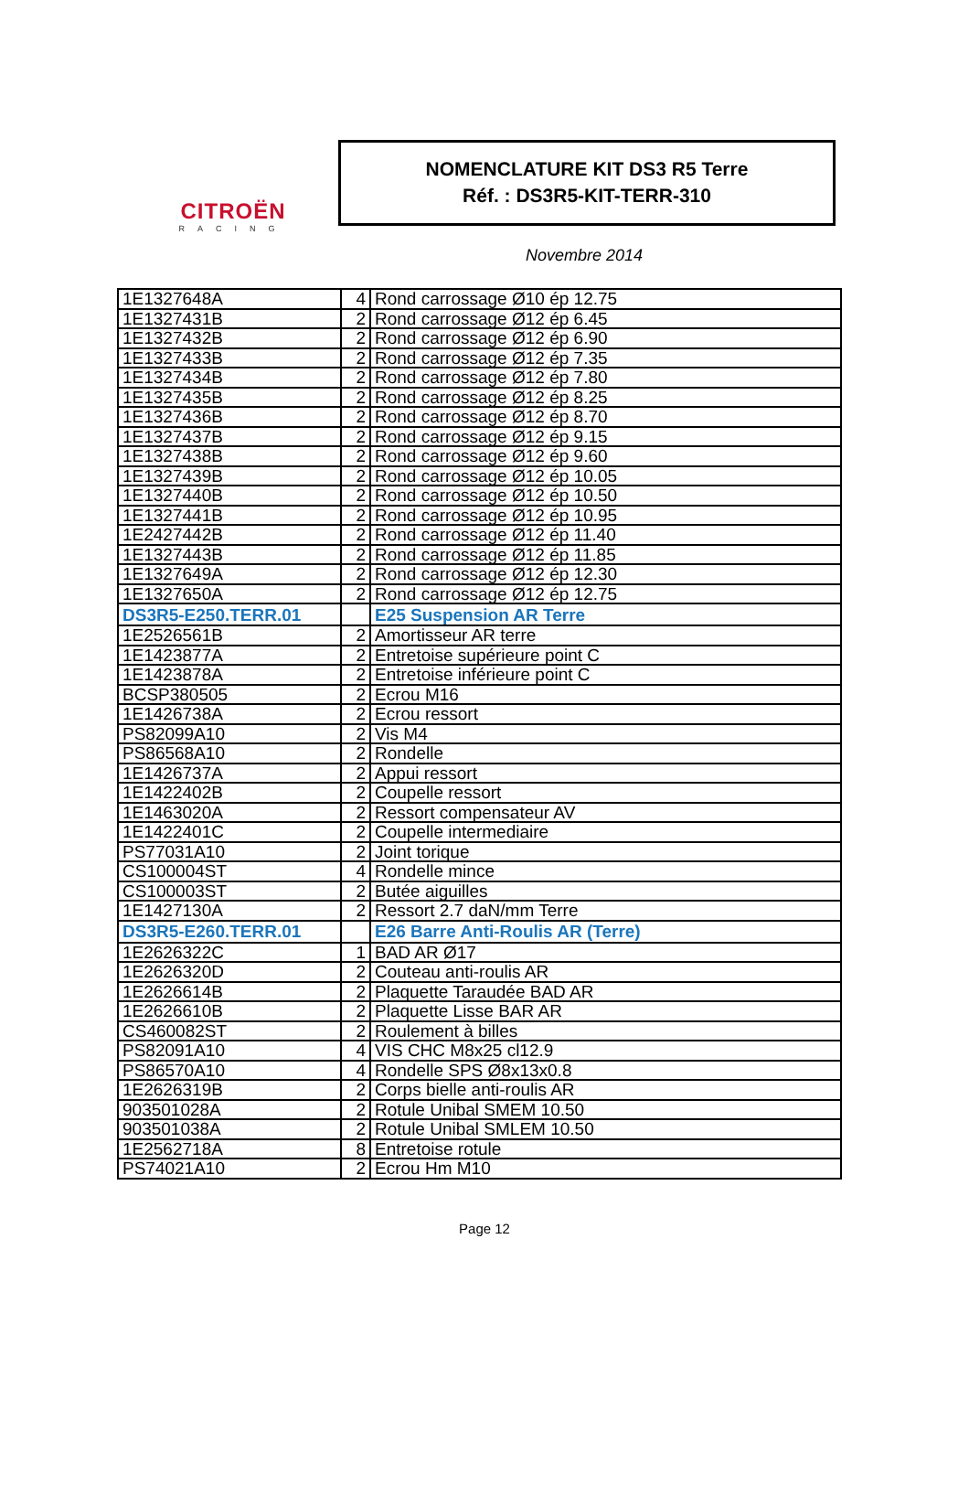CITROËN
RACING
NOMENCLATURE KIT DS3 R5 Terre
Réf. : DS3R5-KIT-TERR-310
Novembre 2014
| 1E1327648A | 4 | Rond carrossage Ø10 ép 12.75 |
| 1E1327431B | 2 | Rond carrossage Ø12 ép 6.45 |
| 1E1327432B | 2 | Rond carrossage Ø12 ép 6.90 |
| 1E1327433B | 2 | Rond carrossage Ø12 ép 7.35 |
| 1E1327434B | 2 | Rond carrossage Ø12 ép 7.80 |
| 1E1327435B | 2 | Rond carrossage Ø12 ép 8.25 |
| 1E1327436B | 2 | Rond carrossage Ø12 ép 8.70 |
| 1E1327437B | 2 | Rond carrossage Ø12 ép 9.15 |
| 1E1327438B | 2 | Rond carrossage Ø12 ép 9.60 |
| 1E1327439B | 2 | Rond carrossage Ø12 ép 10.05 |
| 1E1327440B | 2 | Rond carrossage Ø12 ép 10.50 |
| 1E1327441B | 2 | Rond carrossage Ø12 ép 10.95 |
| 1E2427442B | 2 | Rond carrossage Ø12 ép 11.40 |
| 1E1327443B | 2 | Rond carrossage Ø12 ép 11.85 |
| 1E1327649A | 2 | Rond carrossage Ø12 ép 12.30 |
| 1E1327650A | 2 | Rond carrossage Ø12 ép 12.75 |
| DS3R5-E250.TERR.01 | | E25 Suspension AR Terre |
| 1E2526561B | 2 | Amortisseur AR terre |
| 1E1423877A | 2 | Entretoise supérieure point C |
| 1E1423878A | 2 | Entretoise inférieure point C |
| BCSP380505 | 2 | Ecrou M16 |
| 1E1426738A | 2 | Ecrou ressort |
| PS82099A10 | 2 | Vis M4 |
| PS86568A10 | 2 | Rondelle |
| 1E1426737A | 2 | Appui ressort |
| 1E1422402B | 2 | Coupelle ressort |
| 1E1463020A | 2 | Ressort compensateur AV |
| 1E1422401C | 2 | Coupelle intermediaire |
| PS77031A10 | 2 | Joint torique |
| CS100004ST | 4 | Rondelle mince |
| CS100003ST | 2 | Butée aiguilles |
| 1E1427130A | 2 | Ressort 2.7 daN/mm Terre |
| DS3R5-E260.TERR.01 | | E26 Barre Anti-Roulis AR (Terre) |
| 1E2626322C | 1 | BAD AR Ø17 |
| 1E2626320D | 2 | Couteau anti-roulis AR |
| 1E2626614B | 2 | Plaquette Taraudée BAD AR |
| 1E2626610B | 2 | Plaquette Lisse BAR AR |
| CS460082ST | 2 | Roulement à billes |
| PS82091A10 | 4 | VIS CHC M8x25 cl12.9 |
| PS86570A10 | 4 | Rondelle SPS Ø8x13x0.8 |
| 1E2626319B | 2 | Corps bielle anti-roulis AR |
| 903501028A | 2 | Rotule Unibal SMEM 10.50 |
| 903501038A | 2 | Rotule Unibal SMLEM 10.50 |
| 1E2562718A | 8 | Entretoise rotule |
| PS74021A10 | 2 | Ecrou Hm M10 |
Page 12